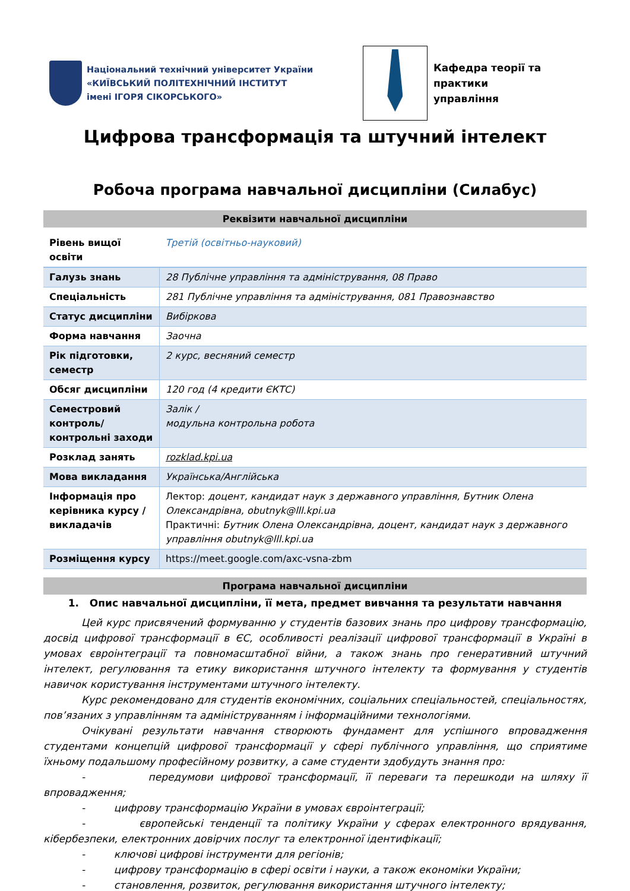Національний технічний університет України
«КИЇВСЬКИЙ ПОЛІТЕХНІЧНИЙ ІНСТИТУТ
імені ІГОРЯ СІКОРСЬКОГО»
Кафедра теорії та практики
управління
Цифрова трансформація та штучний інтелект
Робоча програма навчальної дисципліни (Силабус)
Реквізити навчальної дисципліни
| Рівень вищої освіти | Третій (освітньо-науковий) |
| Галузь знань | 28 Публічне управління та адміністрування, 08 Право |
| Спеціальність | 281 Публічне управління та адміністрування, 081 Правознавство |
| Статус дисципліни | Вибіркова |
| Форма навчання | Заочна |
| Рік підготовки, семестр | 2 курс, весняний семестр |
| Обсяг дисципліни | 120 год (4 кредити ЄКТС) |
| Семестровий контроль/ контрольні заходи | Залік / модульна контрольна робота |
| Розклад занять | rozklad.kpi.ua |
| Мова викладання | Українська/Англійська |
| Інформація про керівника курсу / викладачів | Лектор: доцент, кандидат наук з державного управління, Бутник Олена Олександрівна, obutnyk@lll.kpi.ua Практичні: Бутник Олена Олександрівна, доцент, кандидат наук з державного управління obutnyk@lll.kpi.ua |
| Розміщення курсу | https://meet.google.com/axc-vsna-zbm |
Програма навчальної дисципліни
1. Опис навчальної дисципліни, її мета, предмет вивчання та результати навчання
Цей курс присвячений формуванню у студентів базових знань про цифрову трансформацію, досвід цифрової трансформації в ЄС, особливості реалізації цифрової трансформації в Україні в умовах євроінтеграції та повномасштабної війни, а також знань про генеративний штучний інтелект, регулювання та етику використання штучного інтелекту та формування у студентів навичок користування інструментами штучного інтелекту.
Курс рекомендовано для студентів економічних, соціальних спеціальностей, спеціальностях, пов’язаних з управлінням та адмініструванням і інформаційними технологіями.
Очікувані результати навчання створюють фундамент для успішного впровадження студентами концепцій цифрової трансформації у сфері публічного управління, що сприятиме їхньому подальшому професійному розвитку, а саме студенти здобудуть знання про:
- передумови цифрової трансформації, її переваги та перешкоди на шляху її впровадження;
- цифрову трансформацію України в умовах євроінтеграції;
- європейські тенденції та політику України у сферах електронного врядування, кібербезпеки, електронних довірчих послуг та електронної ідентифікації;
- ключові цифрові інструменти для регіонів;
- цифрову трансформацію в сфері освіти і науки, а також економіки України;
- становлення, розвиток, регулювання використання штучного інтелекту;